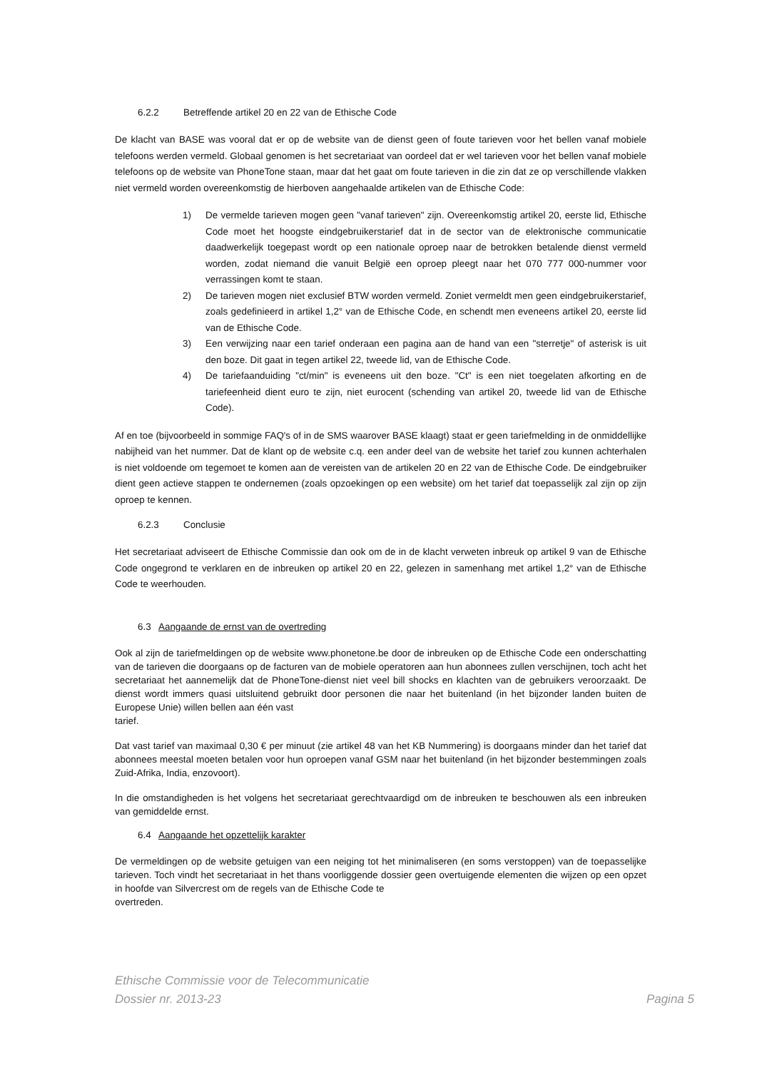6.2.2 Betreffende artikel 20 en 22 van de Ethische Code
De klacht van BASE was vooral dat er op de website van de dienst geen of foute tarieven voor het bellen vanaf mobiele telefoons werden vermeld. Globaal genomen is het secretariaat van oordeel dat er wel tarieven voor het bellen vanaf mobiele telefoons op de website van PhoneTone staan, maar dat het gaat om foute tarieven in die zin dat ze op verschillende vlakken niet vermeld worden overeenkomstig de hierboven aangehaalde artikelen van de Ethische Code:
1) De vermelde tarieven mogen geen "vanaf tarieven" zijn. Overeenkomstig artikel 20, eerste lid, Ethische Code moet het hoogste eindgebruikerstarief dat in de sector van de elektronische communicatie daadwerkelijk toegepast wordt op een nationale oproep naar de betrokken betalende dienst vermeld worden, zodat niemand die vanuit België een oproep pleegt naar het 070 777 000-nummer voor verrassingen komt te staan.
2) De tarieven mogen niet exclusief BTW worden vermeld. Zoniet vermeldt men geen eindgebruikerstarief, zoals gedefinieerd in artikel 1,2° van de Ethische Code, en schendt men eveneens artikel 20, eerste lid van de Ethische Code.
3) Een verwijzing naar een tarief onderaan een pagina aan de hand van een "sterretje" of asterisk is uit den boze. Dit gaat in tegen artikel 22, tweede lid, van de Ethische Code.
4) De tariefaanduiding "ct/min" is eveneens uit den boze. "Ct" is een niet toegelaten afkorting en de tariefeenheid dient euro te zijn, niet eurocent (schending van artikel 20, tweede lid van de Ethische Code).
Af en toe (bijvoorbeeld in sommige FAQ's of in de SMS waarover BASE klaagt) staat er geen tariefmelding in de onmiddellijke nabijheid van het nummer. Dat de klant op de website c.q. een ander deel van de website het tarief zou kunnen achterhalen is niet voldoende om tegemoet te komen aan de vereisten van de artikelen 20 en 22 van de Ethische Code. De eindgebruiker dient geen actieve stappen te ondernemen (zoals opzoekingen op een website) om het tarief dat toepasselijk zal zijn op zijn oproep te kennen.
6.2.3 Conclusie
Het secretariaat adviseert de Ethische Commissie dan ook om de in de klacht verweten inbreuk op artikel 9 van de Ethische Code ongegrond te verklaren en de inbreuken op artikel 20 en 22, gelezen in samenhang met artikel 1,2° van de Ethische Code te weerhouden.
6.3 Aangaande de ernst van de overtreding
Ook al zijn de tariefmeldingen op de website www.phonetone.be door de inbreuken op de Ethische Code een onderschatting van de tarieven die doorgaans op de facturen van de mobiele operatoren aan hun abonnees zullen verschijnen, toch acht het secretariaat het aannemelijk dat de PhoneTone-dienst niet veel bill shocks en klachten van de gebruikers veroorzaakt. De dienst wordt immers quasi uitsluitend gebruikt door personen die naar het buitenland (in het bijzonder landen buiten de Europese Unie) willen bellen aan één vast
tarief.
Dat vast tarief van maximaal 0,30 € per minuut (zie artikel 48 van het KB Nummering) is doorgaans minder dan het tarief dat abonnees meestal moeten betalen voor hun oproepen vanaf GSM naar het buitenland (in het bijzonder bestemmingen zoals Zuid-Afrika, India, enzovoort).
In die omstandigheden is het volgens het secretariaat gerechtvaardigd om de inbreuken te beschouwen als een inbreuken van gemiddelde ernst.
6.4 Aangaande het opzettelijk karakter
De vermeldingen op de website getuigen van een neiging tot het minimaliseren (en soms verstoppen) van de toepasselijke tarieven. Toch vindt het secretariaat in het thans voorliggende dossier geen overtuigende elementen die wijzen op een opzet in hoofde van Silvercrest om de regels van de Ethische Code te
overtreden.
Ethische Commissie voor de Telecommunicatie
Dossier nr. 2013-23 Pagina 5